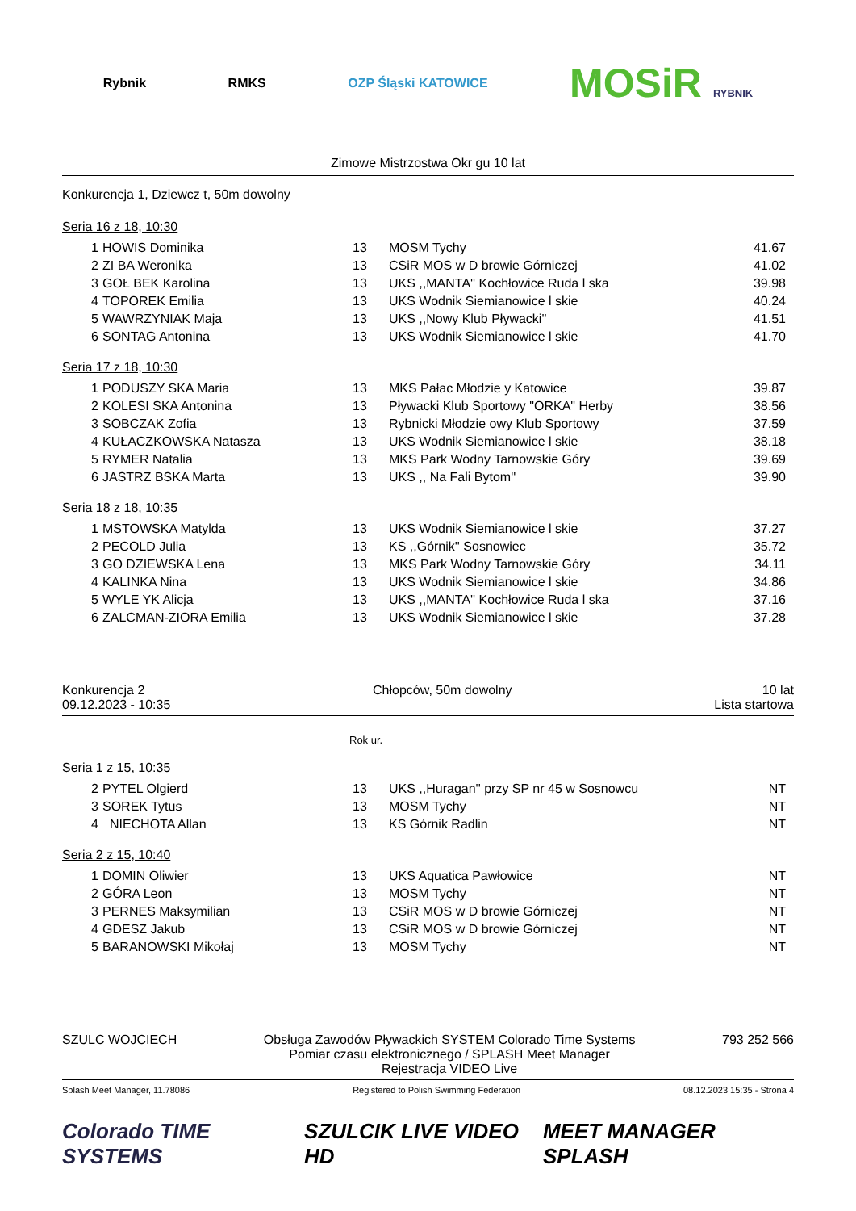Rybnik RMKS OZP Śląski KATOWICE
MOSiR RYBNIK
Zimowe Mistrzostwa Okr gu 10 lat
Konkurencja 1, Dziewcz t, 50m dowolny
Seria 16 z 18, 10:30
| 1 | HOWIS Dominika | 13 | MOSM Tychy | 41.67 |
| 2 | ZI BA Weronika | 13 | CSiR MOS w D browie Górniczej | 41.02 |
| 3 | GOŁ BEK Karolina | 13 | UKS ,,MANTA'' Kochłowice Ruda l ska | 39.98 |
| 4 | TOPOREK Emilia | 13 | UKS Wodnik Siemianowice l skie | 40.24 |
| 5 | WAWRZYNIAK Maja | 13 | UKS ,,Nowy Klub Pływacki'' | 41.51 |
| 6 | SONTAG Antonina | 13 | UKS Wodnik Siemianowice l skie | 41.70 |
Seria 17 z 18, 10:30
| 1 | PODUSZY SKA Maria | 13 | MKS Pałac Młodzie y Katowice | 39.87 |
| 2 | KOLESI SKA Antonina | 13 | Pływacki Klub Sportowy "ORKA" Herby | 38.56 |
| 3 | SOBCZAK Zofia | 13 | Rybnicki Młodzie owy Klub Sportowy | 37.59 |
| 4 | KUŁACZKOWSKA Natasza | 13 | UKS Wodnik Siemianowice l skie | 38.18 |
| 5 | RYMER Natalia | 13 | MKS Park Wodny Tarnowskie Góry | 39.69 |
| 6 | JASTRZ BSKA Marta | 13 | UKS ,, Na Fali Bytom'' | 39.90 |
Seria 18 z 18, 10:35
| 1 | MSTOWSKA Matylda | 13 | UKS Wodnik Siemianowice l skie | 37.27 |
| 2 | PECOLD Julia | 13 | KS ,,Górnik'' Sosnowiec | 35.72 |
| 3 | GO DZIEWSKA Lena | 13 | MKS Park Wodny Tarnowskie Góry | 34.11 |
| 4 | KALINKA Nina | 13 | UKS Wodnik Siemianowice l skie | 34.86 |
| 5 | WYLE YK Alicja | 13 | UKS ,,MANTA'' Kochłowice Ruda l ska | 37.16 |
| 6 | ZALCMAN-ZIORA Emilia | 13 | UKS Wodnik Siemianowice l skie | 37.28 |
Konkurencja 2
09.12.2023 - 10:35
Chłopców, 50m dowolny 10 lat
Lista startowa
Rok ur.
Seria 1 z 15, 10:35
| 2 | PYTEL Olgierd | 13 | UKS ,,Huragan'' przy SP nr 45 w Sosnowcu | NT |
| 3 | SOREK Tytus | 13 | MOSM Tychy | NT |
| 4 | NIECHOTA Allan | 13 | KS Górnik Radlin | NT |
Seria 2 z 15, 10:40
| 1 | DOMIN Oliwier | 13 | UKS Aquatica Pawłowice | NT |
| 2 | GÓRA Leon | 13 | MOSM Tychy | NT |
| 3 | PERNES Maksymilian | 13 | CSiR MOS w D browie Górniczej | NT |
| 4 | GDESZ Jakub | 13 | CSiR MOS w D browie Górniczej | NT |
| 5 | BARANOWSKI Mikołaj | 13 | MOSM Tychy | NT |
SZULC WOJCIECH Obsługa Zawodów Pływackich SYSTEM Colorado Time Systems
Pomiar czasu elektronicznego / SPLASH Meet Manager
Rejestracja VIDEO Live
793 252 566
Splash Meet Manager, 11.78086 Registered to Polish Swimming Federation
08.12.2023 15:35 - Strona 4
Colorado TIME SYSTEMS SZULCIK LIVE VIDEO HD MEET MANAGER SPLASH